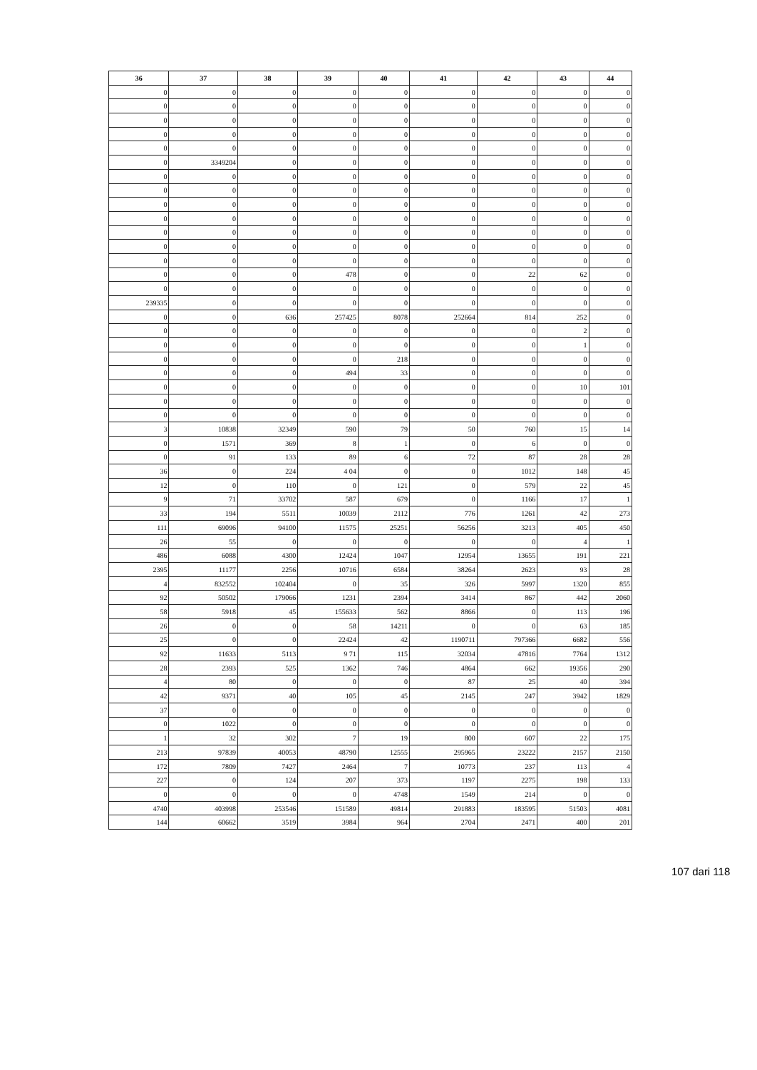| 36 | 37 | 38 | 39 | 40 | 41 | 42 | 43 | 44 |
| --- | --- | --- | --- | --- | --- | --- | --- | --- |
| 0 | 0 | 0 | 0 | 0 | 0 | 0 | 0 | 0 |
| 0 | 0 | 0 | 0 | 0 | 0 | 0 | 0 | 0 |
| 0 | 0 | 0 | 0 | 0 | 0 | 0 | 0 | 0 |
| 0 | 0 | 0 | 0 | 0 | 0 | 0 | 0 | 0 |
| 0 | 0 | 0 | 0 | 0 | 0 | 0 | 0 | 0 |
| 0 | 3349204 | 0 | 0 | 0 | 0 | 0 | 0 | 0 |
| 0 | 0 | 0 | 0 | 0 | 0 | 0 | 0 | 0 |
| 0 | 0 | 0 | 0 | 0 | 0 | 0 | 0 | 0 |
| 0 | 0 | 0 | 0 | 0 | 0 | 0 | 0 | 0 |
| 0 | 0 | 0 | 0 | 0 | 0 | 0 | 0 | 0 |
| 0 | 0 | 0 | 0 | 0 | 0 | 0 | 0 | 0 |
| 0 | 0 | 0 | 0 | 0 | 0 | 0 | 0 | 0 |
| 0 | 0 | 0 | 0 | 0 | 0 | 0 | 0 | 0 |
| 0 | 0 | 0 | 478 | 0 | 0 | 22 | 62 | 0 |
| 0 | 0 | 0 | 0 | 0 | 0 | 0 | 0 | 0 |
| 239335 | 0 | 0 | 0 | 0 | 0 | 0 | 0 | 0 |
| 0 | 0 | 636 | 257425 | 8078 | 252664 | 814 | 252 | 0 |
| 0 | 0 | 0 | 0 | 0 | 0 | 0 | 2 | 0 |
| 0 | 0 | 0 | 0 | 0 | 0 | 0 | 1 | 0 |
| 0 | 0 | 0 | 0 | 218 | 0 | 0 | 0 | 0 |
| 0 | 0 | 0 | 494 | 33 | 0 | 0 | 0 | 0 |
| 0 | 0 | 0 | 0 | 0 | 0 | 0 | 10 | 101 |
| 0 | 0 | 0 | 0 | 0 | 0 | 0 | 0 | 0 |
| 0 | 0 | 0 | 0 | 0 | 0 | 0 | 0 | 0 |
| 3 | 10838 | 32349 | 590 | 79 | 50 | 760 | 15 | 14 |
| 0 | 1571 | 369 | 8 | 1 | 0 | 6 | 0 | 0 |
| 0 | 91 | 133 | 89 | 6 | 72 | 87 | 28 | 28 |
| 36 | 0 | 224 | 4 04 | 0 | 0 | 1012 | 148 | 45 |
| 12 | 0 | 110 | 0 | 121 | 0 | 579 | 22 | 45 |
| 9 | 71 | 33702 | 587 | 679 | 0 | 1166 | 17 | 1 |
| 33 | 194 | 5511 | 10039 | 2112 | 776 | 1261 | 42 | 273 |
| 111 | 69096 | 94100 | 11575 | 25251 | 56256 | 3213 | 405 | 450 |
| 26 | 55 | 0 | 0 | 0 | 0 | 0 | 4 | 1 |
| 486 | 6088 | 4300 | 12424 | 1047 | 12954 | 13655 | 191 | 221 |
| 2395 | 11177 | 2256 | 10716 | 6584 | 38264 | 2623 | 93 | 28 |
| 4 | 832552 | 102404 | 0 | 35 | 326 | 5997 | 1320 | 855 |
| 92 | 50502 | 179066 | 1231 | 2394 | 3414 | 867 | 442 | 2060 |
| 58 | 5918 | 45 | 155633 | 562 | 8866 | 0 | 113 | 196 |
| 26 | 0 | 0 | 58 | 14211 | 0 | 0 | 63 | 185 |
| 25 | 0 | 0 | 22424 | 42 | 1190711 | 797366 | 6682 | 556 |
| 92 | 11633 | 5113 | 9 71 | 115 | 32034 | 47816 | 7764 | 1312 |
| 28 | 2393 | 525 | 1362 | 746 | 4864 | 662 | 19356 | 290 |
| 4 | 80 | 0 | 0 | 0 | 87 | 25 | 40 | 394 |
| 42 | 9371 | 40 | 105 | 45 | 2145 | 247 | 3942 | 1829 |
| 37 | 0 | 0 | 0 | 0 | 0 | 0 | 0 | 0 |
| 0 | 1022 | 0 | 0 | 0 | 0 | 0 | 0 | 0 |
| 1 | 32 | 302 | 7 | 19 | 800 | 607 | 22 | 175 |
| 213 | 97839 | 40053 | 48790 | 12555 | 295965 | 23222 | 2157 | 2150 |
| 172 | 7809 | 7427 | 2464 | 7 | 10773 | 237 | 113 | 4 |
| 227 | 0 | 124 | 207 | 373 | 1197 | 2275 | 198 | 133 |
| 0 | 0 | 0 | 0 | 4748 | 1549 | 214 | 0 | 0 |
| 4740 | 403998 | 253546 | 151589 | 49814 | 291883 | 183595 | 51503 | 4081 |
| 144 | 60662 | 3519 | 3984 | 964 | 2704 | 2471 | 400 | 201 |
107 dari 118